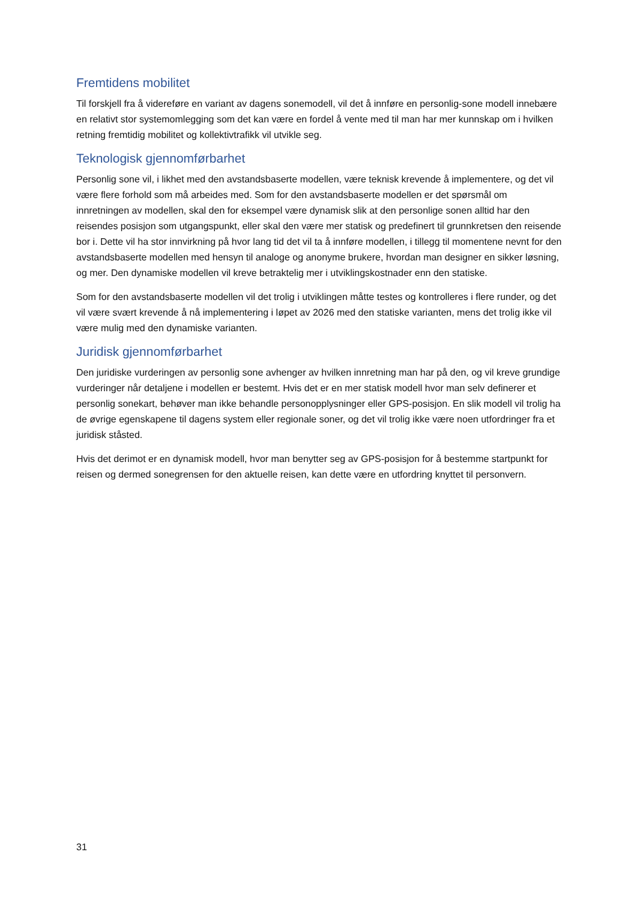Fremtidens mobilitet
Til forskjell fra å videreføre en variant av dagens sonemodell, vil det å innføre en personlig-sone modell innebære en relativt stor systemomlegging som det kan være en fordel å vente med til man har mer kunnskap om i hvilken retning fremtidig mobilitet og kollektivtrafikk vil utvikle seg.
Teknologisk gjennomførbarhet
Personlig sone vil, i likhet med den avstandsbaserte modellen, være teknisk krevende å implementere, og det vil være flere forhold som må arbeides med. Som for den avstandsbaserte modellen er det spørsmål om innretningen av modellen, skal den for eksempel være dynamisk slik at den personlige sonen alltid har den reisendes posisjon som utgangspunkt, eller skal den være mer statisk og predefinert til grunnkretsen den reisende bor i. Dette vil ha stor innvirkning på hvor lang tid det vil ta å innføre modellen, i tillegg til momentene nevnt for den avstandsbaserte modellen med hensyn til analoge og anonyme brukere, hvordan man designer en sikker løsning, og mer. Den dynamiske modellen vil kreve betraktelig mer i utviklingskostnader enn den statiske.
Som for den avstandsbaserte modellen vil det trolig i utviklingen måtte testes og kontrolleres i flere runder, og det vil være svært krevende å nå implementering i løpet av 2026 med den statiske varianten, mens det trolig ikke vil være mulig med den dynamiske varianten.
Juridisk gjennomførbarhet
Den juridiske vurderingen av personlig sone avhenger av hvilken innretning man har på den, og vil kreve grundige vurderinger når detaljene i modellen er bestemt. Hvis det er en mer statisk modell hvor man selv definerer et personlig sonekart, behøver man ikke behandle personopplysninger eller GPS-posisjon. En slik modell vil trolig ha de øvrige egenskapene til dagens system eller regionale soner, og det vil trolig ikke være noen utfordringer fra et juridisk ståsted.
Hvis det derimot er en dynamisk modell, hvor man benytter seg av GPS-posisjon for å bestemme startpunkt for reisen og dermed sonegrensen for den aktuelle reisen, kan dette være en utfordring knyttet til personvern.
31